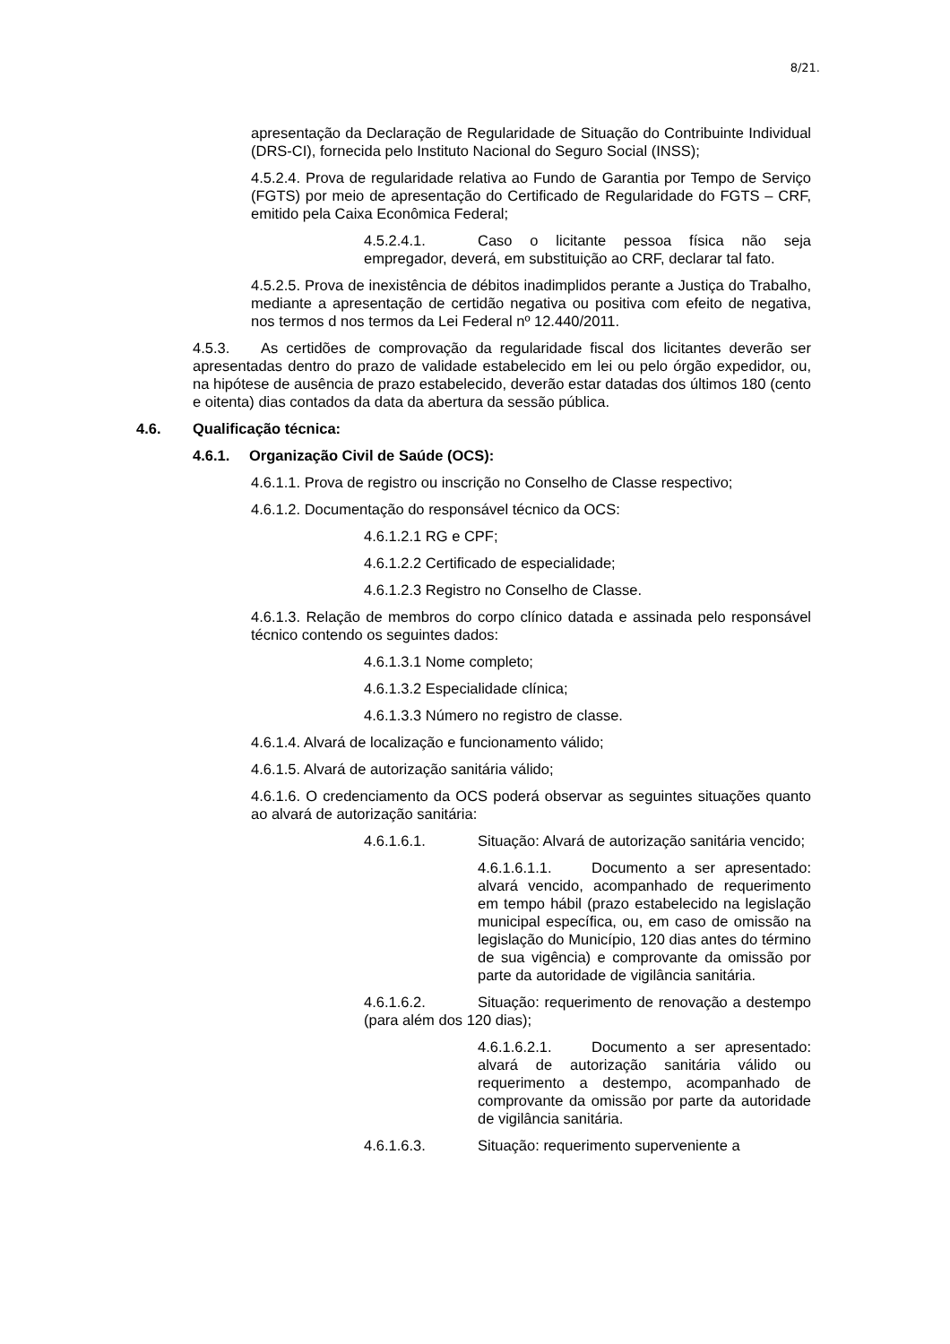8/21.
apresentação da Declaração de Regularidade de Situação do Contribuinte Individual (DRS-CI), fornecida pelo Instituto Nacional do Seguro Social (INSS);
4.5.2.4. Prova de regularidade relativa ao Fundo de Garantia por Tempo de Serviço (FGTS) por meio de apresentação do Certificado de Regularidade do FGTS – CRF, emitido pela Caixa Econômica Federal;
4.5.2.4.1. Caso o licitante pessoa física não seja empregador, deverá, em substituição ao CRF, declarar tal fato.
4.5.2.5. Prova de inexistência de débitos inadimplidos perante a Justiça do Trabalho, mediante a apresentação de certidão negativa ou positiva com efeito de negativa, nos termos d nos termos da Lei Federal nº 12.440/2011.
4.5.3. As certidões de comprovação da regularidade fiscal dos licitantes deverão ser apresentadas dentro do prazo de validade estabelecido em lei ou pelo órgão expedidor, ou, na hipótese de ausência de prazo estabelecido, deverão estar datadas dos últimos 180 (cento e oitenta) dias contados da data da abertura da sessão pública.
4.6. Qualificação técnica:
4.6.1. Organização Civil de Saúde (OCS):
4.6.1.1. Prova de registro ou inscrição no Conselho de Classe respectivo;
4.6.1.2. Documentação do responsável técnico da OCS:
4.6.1.2.1 RG e CPF;
4.6.1.2.2 Certificado de especialidade;
4.6.1.2.3 Registro no Conselho de Classe.
4.6.1.3. Relação de membros do corpo clínico datada e assinada pelo responsável técnico contendo os seguintes dados:
4.6.1.3.1 Nome completo;
4.6.1.3.2 Especialidade clínica;
4.6.1.3.3 Número no registro de classe.
4.6.1.4. Alvará de localização e funcionamento válido;
4.6.1.5. Alvará de autorização sanitária válido;
4.6.1.6. O credenciamento da OCS poderá observar as seguintes situações quanto ao alvará de autorização sanitária:
4.6.1.6.1. Situação: Alvará de autorização sanitária vencido;
4.6.1.6.1.1. Documento a ser apresentado: alvará vencido, acompanhado de requerimento em tempo hábil (prazo estabelecido na legislação municipal específica, ou, em caso de omissão na legislação do Município, 120 dias antes do término de sua vigência) e comprovante da omissão por parte da autoridade de vigilância sanitária.
4.6.1.6.2. Situação: requerimento de renovação a destempo (para além dos 120 dias);
4.6.1.6.2.1. Documento a ser apresentado: alvará de autorização sanitária válido ou requerimento a destempo, acompanhado de comprovante da omissão por parte da autoridade de vigilância sanitária.
4.6.1.6.3. Situação: requerimento superveniente a